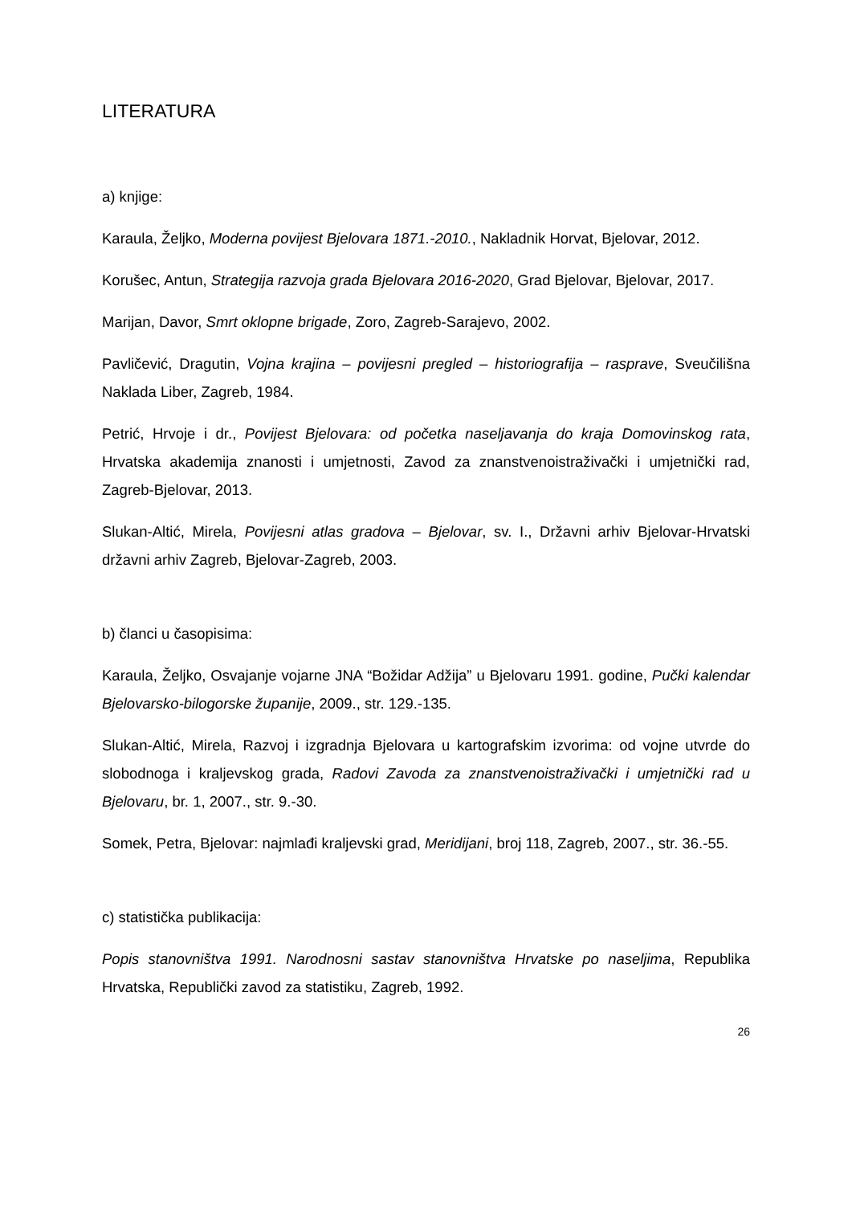LITERATURA
a) knjige:
Karaula, Željko, Moderna povijest Bjelovara 1871.-2010., Nakladnik Horvat, Bjelovar, 2012.
Korušec, Antun, Strategija razvoja grada Bjelovara 2016-2020, Grad Bjelovar, Bjelovar, 2017.
Marijan, Davor, Smrt oklopne brigade, Zoro, Zagreb-Sarajevo, 2002.
Pavličević, Dragutin, Vojna krajina – povijesni pregled – historiografija – rasprave, Sveučilišna Naklada Liber, Zagreb, 1984.
Petrić, Hrvoje i dr., Povijest Bjelovara: od početka naseljavanja do kraja Domovinskog rata, Hrvatska akademija znanosti i umjetnosti, Zavod za znanstvenoistraživački i umjetnički rad, Zagreb-Bjelovar, 2013.
Slukan-Altić, Mirela, Povijesni atlas gradova – Bjelovar, sv. I., Državni arhiv Bjelovar-Hrvatski državni arhiv Zagreb, Bjelovar-Zagreb, 2003.
b) članci u časopisima:
Karaula, Željko, Osvajanje vojarne JNA “Božidar Adžija” u Bjelovaru 1991. godine, Pučki kalendar Bjelovarsko-bilogorske županije, 2009., str. 129.-135.
Slukan-Altić, Mirela, Razvoj i izgradnja Bjelovara u kartografskim izvorima: od vojne utvrde do slobodnoga i kraljevskog grada, Radovi Zavoda za znanstvenoistraživački i umjetnički rad u Bjelovaru, br. 1, 2007., str. 9.-30.
Somek, Petra, Bjelovar: najmlađi kraljevski grad, Meridijani, broj 118, Zagreb, 2007., str. 36.-55.
c) statistička publikacija:
Popis stanovništva 1991. Narodnosni sastav stanovništva Hrvatske po naseljima, Republika Hrvatska, Republički zavod za statistiku, Zagreb, 1992.
26